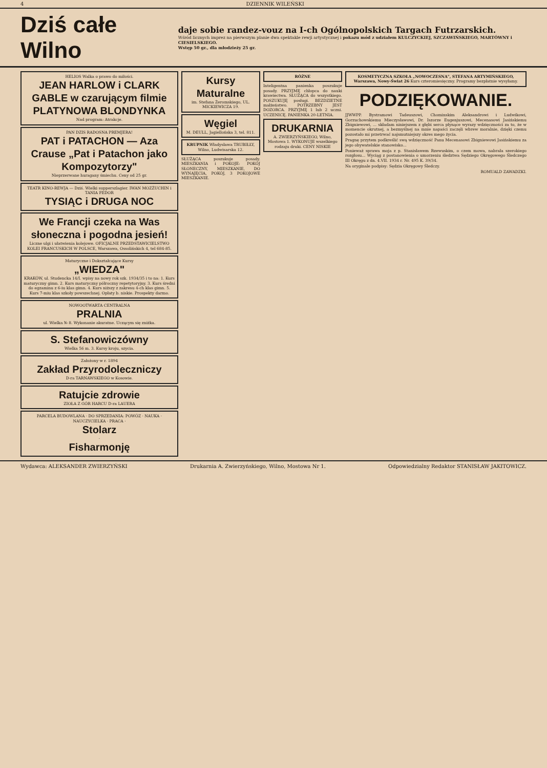4 DZIENNIK WILEŃSKI
Dziś całe Wilno
daje sobie randez-vouz na I-ch Ogólnopolskich Targach Futrzarskich.
Wśród licznych imprez na pierwszym planie dwa spektakle rewji artystycznej i pokazu mód z udziałem KULCZYCKIEJ, SZCZAWIŃSKIEGO, MARTÓWNY i CIESIELSKIEGO.
Wstęp 50 gr., dla młodzieży 25 gr.
HELIOS Walka o prawo do miłości.
JEAN HARLOW i CLARK GABLE w czarującym filmie PLATYNOWA BLONDYNKA
Nad program: Atrakcje.
PAN DZIS RADOSNA PREMJERA!
PAT i PATACHON — Aza Crause „Pat i Patachon jako Kompozytorzy"
Nieprzerwane huragany śmiechu. Ceny od 25 gr.
TEATR KINO-REWJA — Dziś. Wielki supperszlagier. IWAN MOZŻUCHIN i TANIA FEDOR
TYSIĄC i DRUGA NOC
We Francji czeka na Was słoneczna i pogodna jesień!
Liczne ulgi i ułatwienia kolejowe. OFICJALNE PRZEDSTAWICIELSTWO KOLEI FRANCUSKICH W POLSCE, Warszawa, Ossolińskich 4, tel 684-85.
Maturyczne i Dokształcające Kursy
„WIEDZA"
KRAKÓW, ul. Studencka 14/I. wpisy na nowy rok szk. 1934/35 i to na: 1. Kurs maturyczny gimn. 2. Kurs maturyczny półroczny repetytoryjny. 3. Kurs średni do egzaminu z 6-iu klas gimn. 4. Kurs niższy z zakresu 4-ch klas gimn. 5. Kurs 7-miu klas szkoły powszechnej. Opłaty b. niskie. Prospekty darmo.
NOWOOTWARTA CENTRALNA
PRALNIA
ul. Wielka № 8. Wykonanie akuratne. Uczącym się zniżka.
S. Stefanowiczówny
Wielka 56 m. 3. Kursy kroju, szycia.
Założony w r. 1894
Zakład Przyrodoleczniczy
D-ra TARNAWSKIEGO w Kosowie.
Ratujcie zdrowie
ZIOŁA Z GÓR HARCU D-ra LAUERA
PARCELA BUDOWLANA · DO SPRZEDANIA: POWÓZ · NAUKA · NAUCZYCIELKA · PRACA ·
Stolarz
·
Fisharmonję
Kursy Maturalne
im. Stefana Żeromskiego, UL. MICKIEWICZA 19.
Węgiel
M. DEULL, Jagiellońska 3, tel. 811.
KRUPNIK Władysława TRUBIŁŁY, Wilno, Ludwisarska 12.
SŁUŻĄCA poszukuje posady. MIESZKANIA i POKOJE: POKÓJ SŁONECZNY, MIESZKANIE, DO WYNAJĘCIA, POKÓJ, 3 POKOJOWE MIESZKANIE.
RÓŻNE
Inteligentna panienka poszukuje posady. PRZYJMĘ chłopca do nauki krawiectwa. SŁUŻĄCA do wszystkiego. POSZUKUJĘ posługi. BEZDZIETNE małżeństwo. POTRZEBNY JEST DOZORCA. PRZYJMĘ 1 lub 2 uczni. UCZENICĘ. PANIENKA 20-LETNIA.
DRUKARNIA
A. ZWIERZYŃSKIEGO, Wilno, Mostowa 1. WYKONUJE wszelkiego rodzaju druki. CENY NISKIE
KOSMETYCZNA SZKOŁA „NOWOCZESNA", STEFANA ARTYMIŃSKIEGO, Warszawa, Nowy-Świat 26 Kurs czteromiesięczny. Programy bezpłatnie wysyłamy.
PODZIĘKOWANIE.
JJWWPP. Bystramowi Tadeuszowi, Chominskim Aleksandrowi i Ludwikowi, Gorzuchowskiemu Mieczysławowi, Dr. Iszorze Eugenjuszowi, Mecenasowi Jasińskiemu Zbigniewowi, ... składam niniejszem z głębi serca płynące wyrazy wdzięczności za to, że w momencie okrutnej, a bezmyślnej na mnie napaści zaczęli wbrew moralnie, dzięki czemu pozostało mi przetrwać najsmutniejszy okres mego życia.
Pragnę przytem podkreślić swą wdzięczność Panu Mecenasowi Zbigniewowi Jasińskiemu za jego obywatelskie stanowisko...
Ponieważ sprawa moja z p. Stanisławem Rzewuskim, o czem mowa, nabrała szerokiego rozgłosu... Wyciąg z postanowienia o umorzeniu śledztwa Sędziego Okręgowego Śledczego III Okręgu z dn. 4.VII. 1934 r. Nr. 495 K. 39/34.
Na oryginale podpisy: Sędzia Okręgowy Śledczy.
ROMUALD ZAWADZKI.
Wydawca: ALEKSANDER ZWIERZYŃSKI Drukarnia A. Zwierzyńskiego, Wilno, Mostowa Nr 1. Odpowiedzialny Redaktor STANISŁAW JAKITOWICZ.